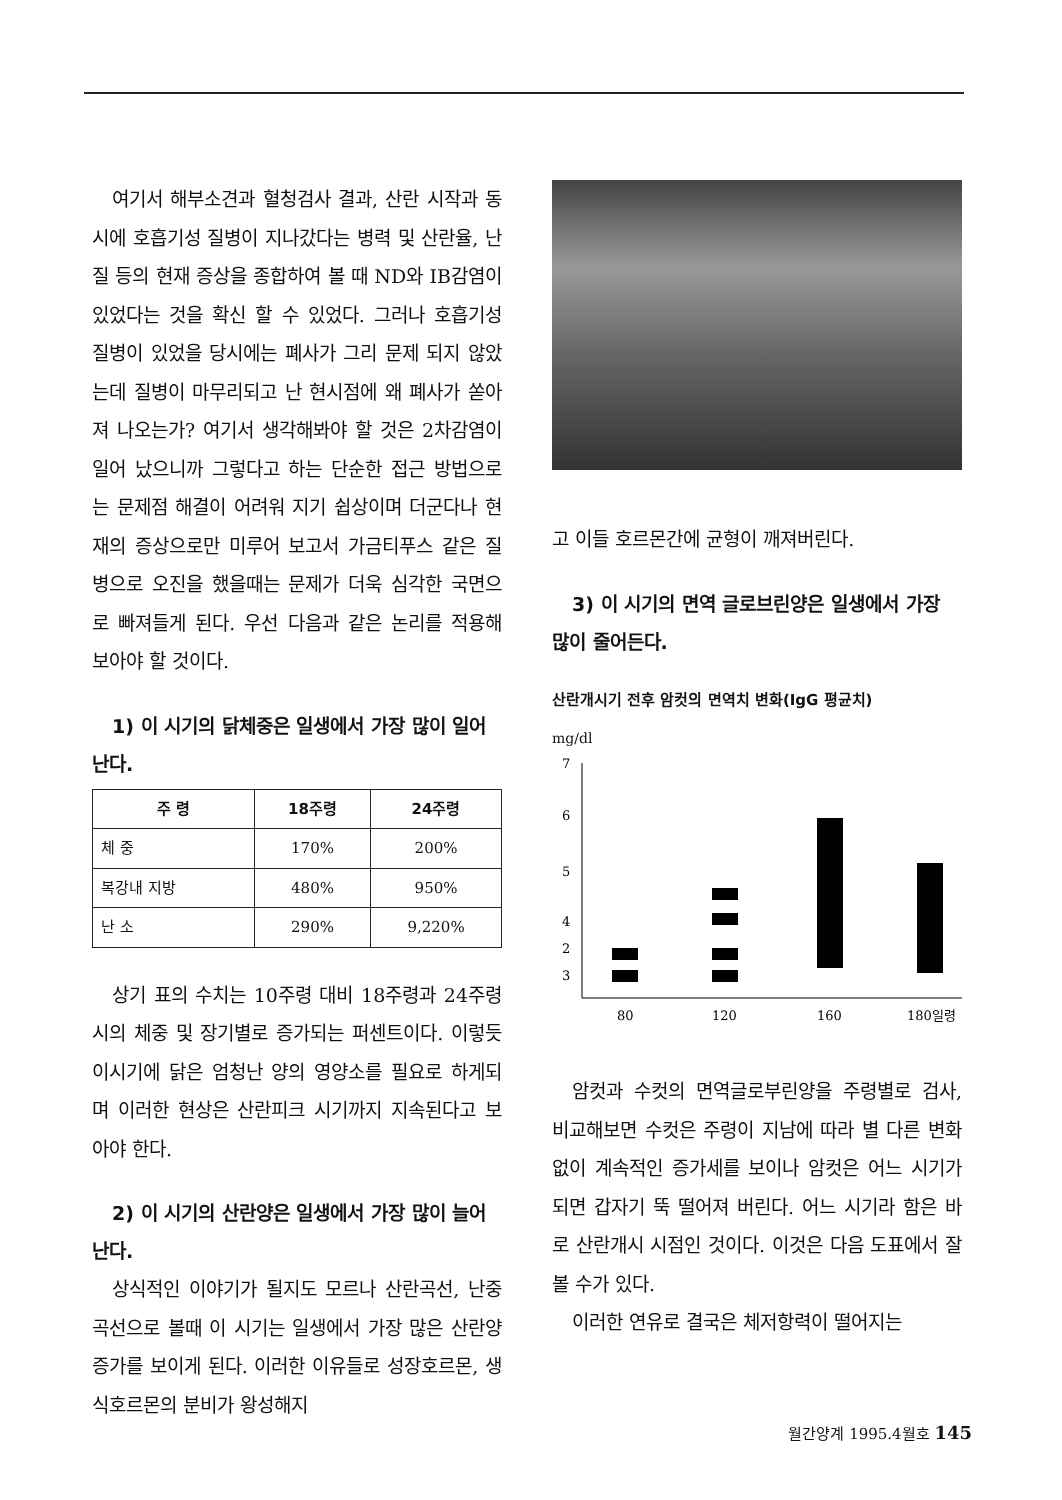여기서 해부소견과 혈청검사 결과, 산란 시작과 동시에 호흡기성 질병이 지나갔다는 병력 및 산란율, 난질 등의 현재 증상을 종합하여 볼 때 ND와 IB감염이 있었다는 것을 확신 할 수 있었다. 그러나 호흡기성 질병이 있었을 당시에는 폐사가 그리 문제 되지 않았는데 질병이 마무리되고 난 현시점에 왜 폐사가 쏟아져 나오는가? 여기서 생각해봐야 할 것은 2차감염이 일어 났으니까 그렇다고 하는 단순한 접근 방법으로는 문제점 해결이 어려워 지기 쉽상이며 더군다나 현재의 증상으로만 미루어 보고서 가금티푸스 같은 질병으로 오진을 했을때는 문제가 더욱 심각한 국면으로 빠져들게 된다. 우선 다음과 같은 논리를 적용해 보아야 할 것이다.
1) 이 시기의 닭체중은 일생에서 가장 많이 일어난다.
| 주 령 | 18주령 | 24주령 |
| --- | --- | --- |
| 체 중 | 170% | 200% |
| 복강내 지방 | 480% | 950% |
| 난 소 | 290% | 9,220% |
상기 표의 수치는 10주령 대비 18주령과 24주령시의 체중 및 장기별로 증가되는 퍼센트이다. 이렇듯 이시기에 닭은 엄청난 양의 영양소를 필요로 하게되며 이러한 현상은 산란피크 시기까지 지속된다고 보아야 한다.
2) 이 시기의 산란양은 일생에서 가장 많이 늘어난다.
상식적인 이야기가 될지도 모르나 산란곡선, 난중곡선으로 볼때 이 시기는 일생에서 가장 많은 산란양 증가를 보이게 된다. 이러한 이유들로 성장호르몬, 생식호르몬의 분비가 왕성해지
고 이들 호르몬간에 균형이 깨져버린다.
3) 이 시기의 면역 글로브린양은 일생에서 가장 많이 줄어든다.
산란개시기 전후 암컷의 면역치 변화(IgG 평균치)
mg/dl
7
6
5
4
3
2
80
120
160
180일령
암컷과 수컷의 면역글로부린양을 주령별로 검사, 비교해보면 수컷은 주령이 지남에 따라 별 다른 변화없이 계속적인 증가세를 보이나 암컷은 어느 시기가 되면 갑자기 뚝 떨어져 버린다. 어느 시기라 함은 바로 산란개시 시점인 것이다. 이것은 다음 도표에서 잘 볼 수가 있다.
이러한 연유로 결국은 체저항력이 떨어지는
월간양계 1995.4월호 145